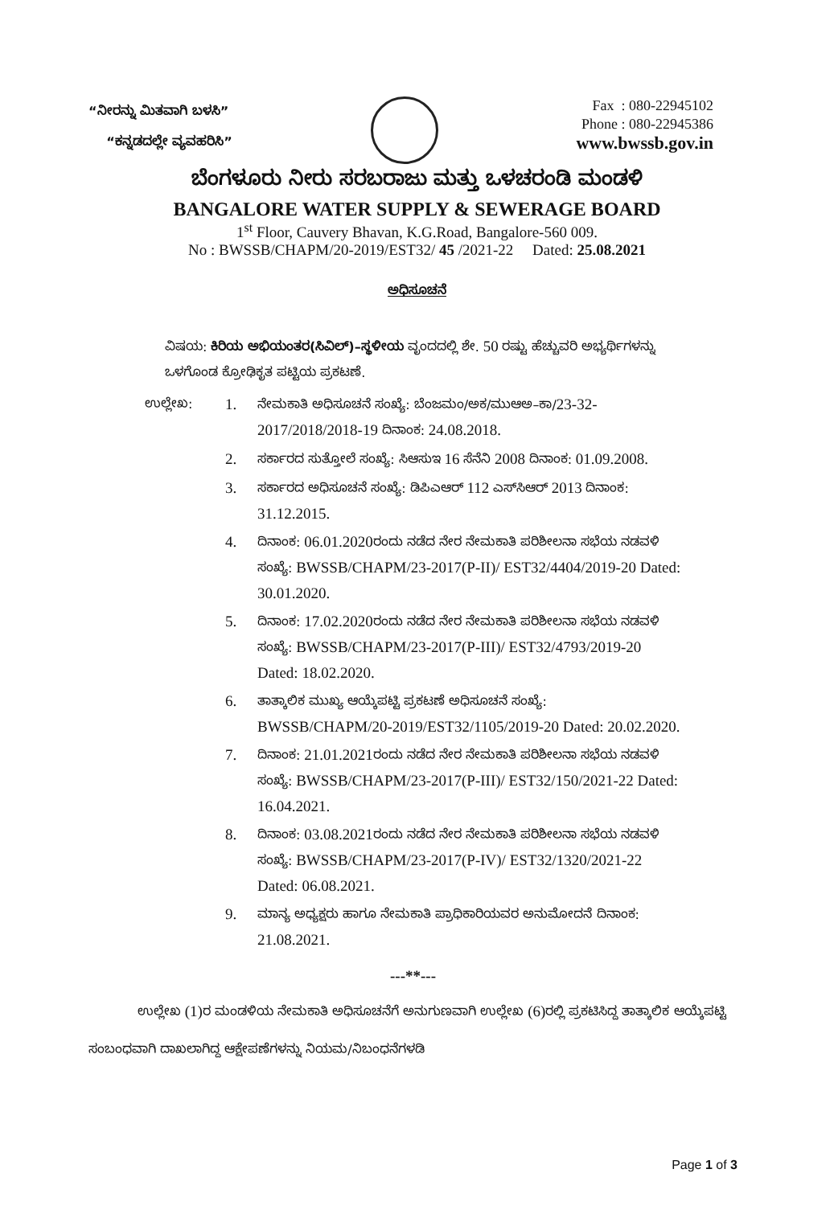“ನೀರನ್ನು ಮಿತವಾಗಿ ಬಳಸಿ”
“ಕನ್ನಡದಲ್ಲೇ ವ್ಯವಹರಿಸಿ”
Fax : 080-22945102
Phone : 080-22945386
www.bwssb.gov.in
ಬೆಂಗಳೂರು ನೀರು ಸರಬರಾಜು ಮತ್ತು ಒಳಚರಂಡಿ ಮಂಡಳಿ
BANGALORE WATER SUPPLY & SEWERAGE BOARD
1<sup>st</sup> Floor, Cauvery Bhavan, K.G.Road, Bangalore-560 009.
No : BWSSB/CHAPM/20-2019/EST32/ 45 /2021-22 Dated: 25.08.2021
ಅಧಿಸೂಚನೆ
ವಿಷಯ: ಕಿರಿಯ ಅಭಿಯಂತರ(ಸಿವಿಲ್)–ಸ್ಥಳೀಯ ವೃಂದದಲ್ಲಿ ಶೇ. 50 ರಷ್ಟು ಹೆಚ್ಚುವರಿ ಅಭ್ಯರ್ಥಿಗಳನ್ನು ಒಳಗೊಂಡ ಕ್ರೋಢಿಕೃತ ಪಟ್ಟಿಯ ಪ್ರಕಟಣೆ.
ಉಲ್ಲೇಖ:
1. ನೇಮಕಾತಿ ಅಧಿಸೂಚನೆ ಸಂಖ್ಯೆ: ಬೆಂಜಮಂ/ಅಕ/ಮುಆಅ–ಕಾ/23-32-2017/2018/2018-19 ದಿನಾಂಕ: 24.08.2018.
2. ಸರ್ಕಾರದ ಸುತ್ತೋಲೆ ಸಂಖ್ಯೆ: ಸಿಆಸುಇ 16 ಸೆನೆನಿ 2008 ದಿನಾಂಕ: 01.09.2008.
3. ಸರ್ಕಾರದ ಅಧಿಸೂಚನೆ ಸಂಖ್ಯೆ: ಡಿಪಿಎಆರ್ 112 ಎಸ್‌ಸಿಆರ್ 2013 ದಿನಾಂಕ: 31.12.2015.
4. ದಿನಾಂಕ: 06.01.2020ರಂದು ನಡೆದ ನೇರ ನೇಮಕಾತಿ ಪರಿಶೀಲನಾ ಸಭೆಯ ನಡವಳಿ ಸಂಖ್ಯೆ: BWSSB/CHAPM/23-2017(P-II)/ EST32/4404/2019-20 Dated: 30.01.2020.
5. ದಿನಾಂಕ: 17.02.2020ರಂದು ನಡೆದ ನೇರ ನೇಮಕಾತಿ ಪರಿಶೀಲನಾ ಸಭೆಯ ನಡವಳಿ ಸಂಖ್ಯೆ: BWSSB/CHAPM/23-2017(P-III)/ EST32/4793/2019-20 Dated: 18.02.2020.
6. ತಾತ್ಕಾಲಿಕ ಮುಖ್ಯ ಆಯ್ಕೆಪಟ್ಟಿ ಪ್ರಕಟಣೆ ಅಧಿಸೂಚನೆ ಸಂಖ್ಯೆ: BWSSB/CHAPM/20-2019/EST32/1105/2019-20 Dated: 20.02.2020.
7. ದಿನಾಂಕ: 21.01.2021ರಂದು ನಡೆದ ನೇರ ನೇಮಕಾತಿ ಪರಿಶೀಲನಾ ಸಭೆಯ ನಡವಳಿ ಸಂಖ್ಯೆ: BWSSB/CHAPM/23-2017(P-III)/ EST32/150/2021-22 Dated: 16.04.2021.
8. ದಿನಾಂಕ: 03.08.2021ರಂದು ನಡೆದ ನೇರ ನೇಮಕಾತಿ ಪರಿಶೀಲನಾ ಸಭೆಯ ನಡವಳಿ ಸಂಖ್ಯೆ: BWSSB/CHAPM/23-2017(P-IV)/ EST32/1320/2021-22 Dated: 06.08.2021.
9. ಮಾನ್ಯ ಅಧ್ಯಕ್ಷರು ಹಾಗೂ ನೇಮಕಾತಿ ಪ್ರಾಧಿಕಾರಿಯವರ ಅನುಮೋದನೆ ದಿನಾಂಕ: 21.08.2021.
---**---
ಉಲ್ಲೇಖ (1)ರ ಮಂಡಳಿಯ ನೇಮಕಾತಿ ಅಧಿಸೂಚನೆಗೆ ಅನುಗುಣವಾಗಿ ಉಲ್ಲೇಖ (6)ರಲ್ಲಿ ಪ್ರಕಟಿಸಿದ್ದ ತಾತ್ಕಾಲಿಕ ಆಯ್ಕೆಪಟ್ಟಿ ಸಂಬಂಧವಾಗಿ ದಾಖಲಾಗಿದ್ದ ಆಕ್ಷೇಪಣೆಗಳನ್ನು ನಿಯಮ/ನಿಬಂಧನೆಗಳಡಿ
Page 1 of 3